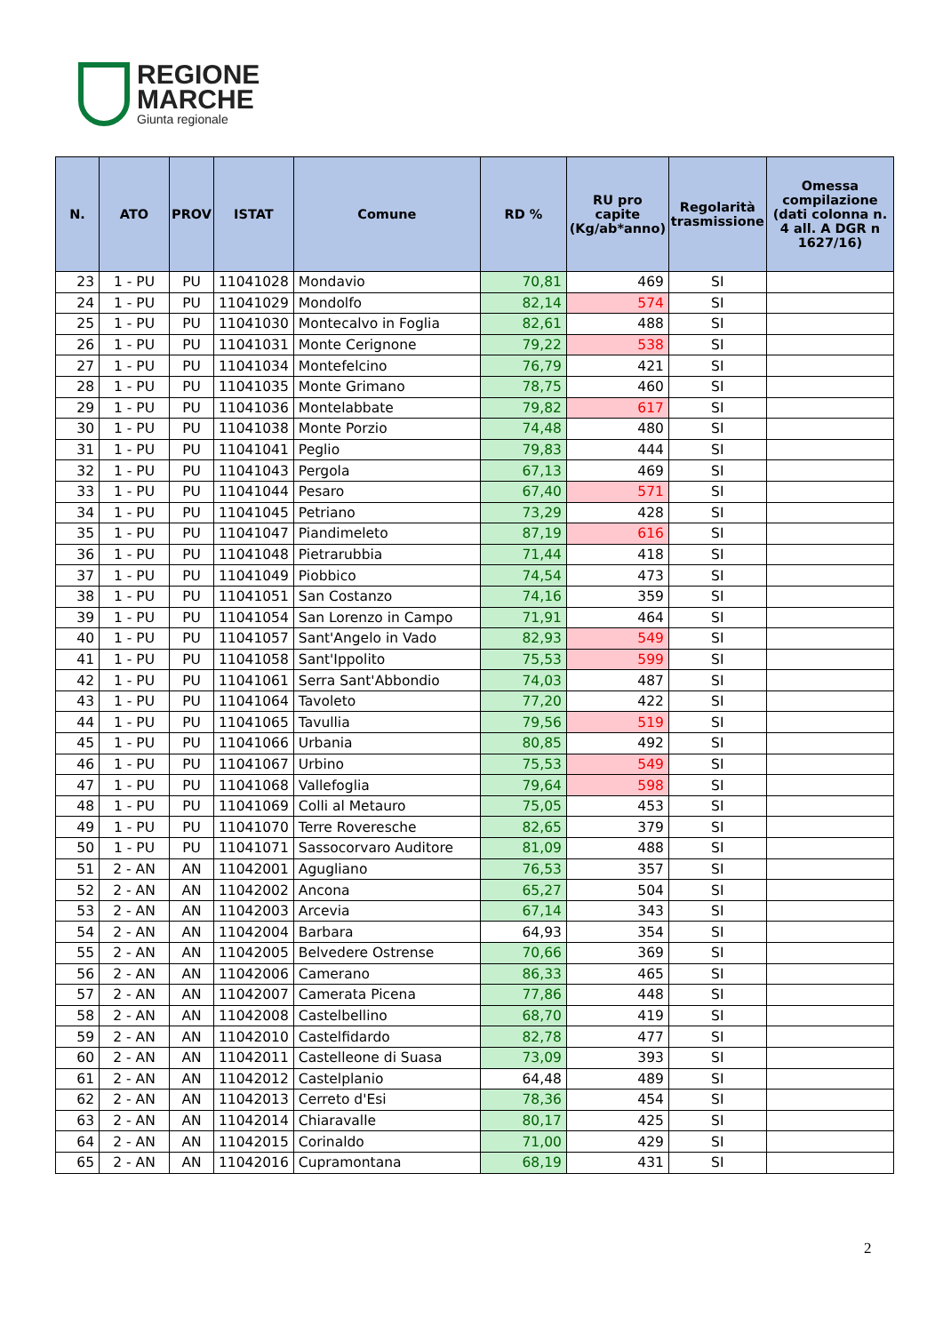REGIONE
MARCHE
Giunta regionale
| N. | ATO | PROV | ISTAT | Comune | RD % | RU pro capite (Kg/ab*anno) | Regolarità trasmissione | Omessa compilazione (dati colonna n. 4 all. A DGR n 1627/16) |
| --- | --- | --- | --- | --- | --- | --- | --- | --- |
| 23 | 1 - PU | PU | 11041028 | Mondavio | 70,81 | 469 | SI | |
| 24 | 1 - PU | PU | 11041029 | Mondolfo | 82,14 | 574 | SI | |
| 25 | 1 - PU | PU | 11041030 | Montecalvo in Foglia | 82,61 | 488 | SI | |
| 26 | 1 - PU | PU | 11041031 | Monte Cerignone | 79,22 | 538 | SI | |
| 27 | 1 - PU | PU | 11041034 | Montefelcino | 76,79 | 421 | SI | |
| 28 | 1 - PU | PU | 11041035 | Monte Grimano | 78,75 | 460 | SI | |
| 29 | 1 - PU | PU | 11041036 | Montelabbate | 79,82 | 617 | SI | |
| 30 | 1 - PU | PU | 11041038 | Monte Porzio | 74,48 | 480 | SI | |
| 31 | 1 - PU | PU | 11041041 | Peglio | 79,83 | 444 | SI | |
| 32 | 1 - PU | PU | 11041043 | Pergola | 67,13 | 469 | SI | |
| 33 | 1 - PU | PU | 11041044 | Pesaro | 67,40 | 571 | SI | |
| 34 | 1 - PU | PU | 11041045 | Petriano | 73,29 | 428 | SI | |
| 35 | 1 - PU | PU | 11041047 | Piandimeleto | 87,19 | 616 | SI | |
| 36 | 1 - PU | PU | 11041048 | Pietrarubbia | 71,44 | 418 | SI | |
| 37 | 1 - PU | PU | 11041049 | Piobbico | 74,54 | 473 | SI | |
| 38 | 1 - PU | PU | 11041051 | San Costanzo | 74,16 | 359 | SI | |
| 39 | 1 - PU | PU | 11041054 | San Lorenzo in Campo | 71,91 | 464 | SI | |
| 40 | 1 - PU | PU | 11041057 | Sant'Angelo in Vado | 82,93 | 549 | SI | |
| 41 | 1 - PU | PU | 11041058 | Sant'Ippolito | 75,53 | 599 | SI | |
| 42 | 1 - PU | PU | 11041061 | Serra Sant'Abbondio | 74,03 | 487 | SI | |
| 43 | 1 - PU | PU | 11041064 | Tavoleto | 77,20 | 422 | SI | |
| 44 | 1 - PU | PU | 11041065 | Tavullia | 79,56 | 519 | SI | |
| 45 | 1 - PU | PU | 11041066 | Urbania | 80,85 | 492 | SI | |
| 46 | 1 - PU | PU | 11041067 | Urbino | 75,53 | 549 | SI | |
| 47 | 1 - PU | PU | 11041068 | Vallefoglia | 79,64 | 598 | SI | |
| 48 | 1 - PU | PU | 11041069 | Colli al Metauro | 75,05 | 453 | SI | |
| 49 | 1 - PU | PU | 11041070 | Terre Roveresche | 82,65 | 379 | SI | |
| 50 | 1 - PU | PU | 11041071 | Sassocorvaro Auditore | 81,09 | 488 | SI | |
| 51 | 2 - AN | AN | 11042001 | Agugliano | 76,53 | 357 | SI | |
| 52 | 2 - AN | AN | 11042002 | Ancona | 65,27 | 504 | SI | |
| 53 | 2 - AN | AN | 11042003 | Arcevia | 67,14 | 343 | SI | |
| 54 | 2 - AN | AN | 11042004 | Barbara | 64,93 | 354 | SI | |
| 55 | 2 - AN | AN | 11042005 | Belvedere Ostrense | 70,66 | 369 | SI | |
| 56 | 2 - AN | AN | 11042006 | Camerano | 86,33 | 465 | SI | |
| 57 | 2 - AN | AN | 11042007 | Camerata Picena | 77,86 | 448 | SI | |
| 58 | 2 - AN | AN | 11042008 | Castelbellino | 68,70 | 419 | SI | |
| 59 | 2 - AN | AN | 11042010 | Castelfidardo | 82,78 | 477 | SI | |
| 60 | 2 - AN | AN | 11042011 | Castelleone di Suasa | 73,09 | 393 | SI | |
| 61 | 2 - AN | AN | 11042012 | Castelplanio | 64,48 | 489 | SI | |
| 62 | 2 - AN | AN | 11042013 | Cerreto d'Esi | 78,36 | 454 | SI | |
| 63 | 2 - AN | AN | 11042014 | Chiaravalle | 80,17 | 425 | SI | |
| 64 | 2 - AN | AN | 11042015 | Corinaldo | 71,00 | 429 | SI | |
| 65 | 2 - AN | AN | 11042016 | Cupramontana | 68,19 | 431 | SI | |
2